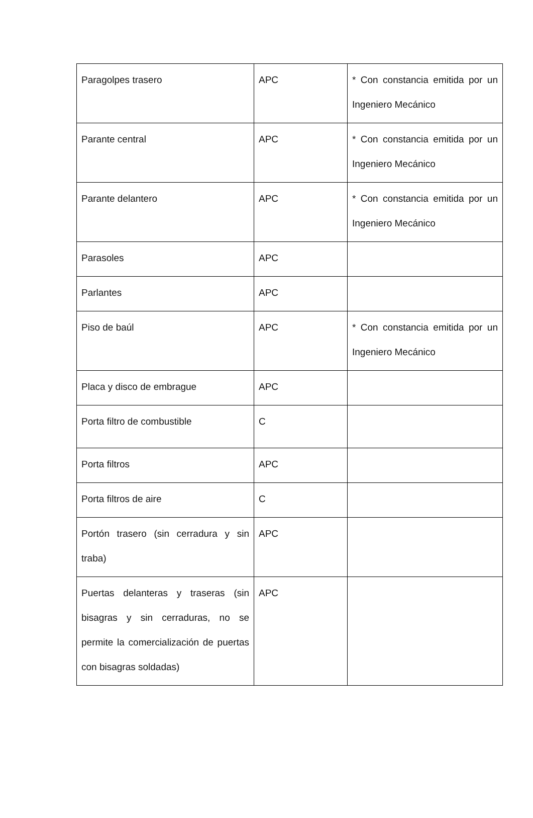| Paragolpes trasero | APC | * Con constancia emitida por un Ingeniero Mecánico |
| Parante central | APC | * Con constancia emitida por un Ingeniero Mecánico |
| Parante delantero | APC | * Con constancia emitida por un Ingeniero Mecánico |
| Parasoles | APC | |
| Parlantes | APC | |
| Piso de baúl | APC | * Con constancia emitida por un Ingeniero Mecánico |
| Placa y disco de embrague | APC | |
| Porta filtro de combustible | C | |
| Porta filtros | APC | |
| Porta filtros de aire | C | |
| Portón trasero (sin cerradura y sin traba) | APC | |
| Puertas delanteras y traseras (sin bisagras y sin cerraduras, no se permite la comercialización de puertas con bisagras soldadas) | APC | |